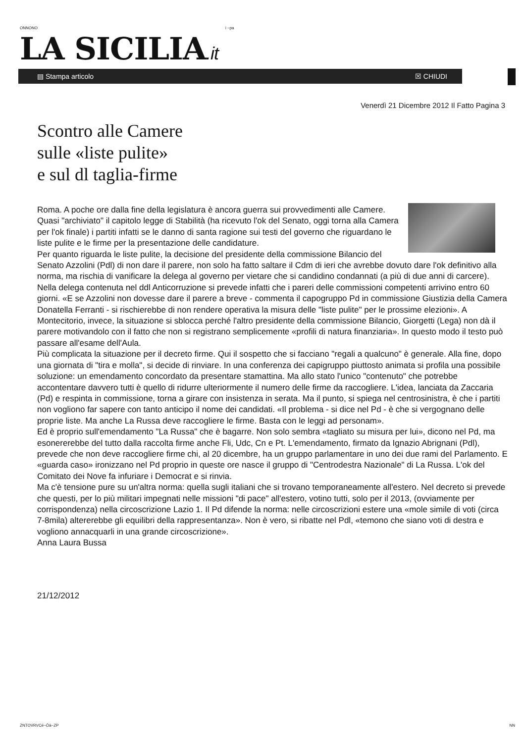ONNONO i ~pa
LA SICILIA.it
▤ Stampa articolo ☒ CHIUDI
Venerdì 21 Dicembre 2012 Il Fatto Pagina 3
Scontro alle Camere
sulle «liste pulite»
e sul dl taglia-firme
Roma. A poche ore dalla fine della legislatura è ancora guerra sui provvedimenti alle Camere. Quasi "archiviato" il capitolo legge di Stabilità (ha ricevuto l'ok del Senato, oggi torna alla Camera per l'ok finale) i partiti infatti se le danno di santa ragione sui testi del governo che riguardano le liste pulite e le firme per la presentazione delle candidature.
Per quanto riguarda le liste pulite, la decisione del presidente della commissione Bilancio del Senato Azzolini (Pdl) di non dare il parere, non solo ha fatto saltare il Cdm di ieri che avrebbe dovuto dare l'ok definitivo alla norma, ma rischia di vanificare la delega al governo per vietare che si candidino condannati (a più di due anni di carcere). Nella delega contenuta nel ddl Anticorruzione si prevede infatti che i pareri delle commissioni competenti arrivino entro 60 giorni. «E se Azzolini non dovesse dare il parere a breve - commenta il capogruppo Pd in commissione Giustizia della Camera Donatella Ferranti - si rischierebbe di non rendere operativa la misura delle "liste pulite" per le prossime elezioni». A Montecitorio, invece, la situazione si sblocca perché l'altro presidente della commissione Bilancio, Giorgetti (Lega) non dà il parere motivandolo con il fatto che non si registrano semplicemente «profili di natura finanziaria». In questo modo il testo può passare all'esame dell'Aula.
Più complicata la situazione per il decreto firme. Qui il sospetto che si facciano "regali a qualcuno" è generale. Alla fine, dopo una giornata di "tira e molla", si decide di rinviare. In una conferenza dei capigruppo piuttosto animata si profila una possibile soluzione: un emendamento concordato da presentare stamattina. Ma allo stato l'unico "contenuto" che potrebbe accontentare davvero tutti è quello di ridurre ulteriormente il numero delle firme da raccogliere. L'idea, lanciata da Zaccaria (Pd) e respinta in commissione, torna a girare con insistenza in serata. Ma il punto, si spiega nel centrosinistra, è che i partiti non vogliono far sapere con tanto anticipo il nome dei candidati. «Il problema - si dice nel Pd - è che si vergognano delle proprie liste. Ma anche La Russa deve raccogliere le firme. Basta con le leggi ad personam».
Ed è proprio sull'emendamento "La Russa" che è bagarre. Non solo sembra «tagliato su misura per lui», dicono nel Pd, ma esonererebbe del tutto dalla raccolta firme anche Fli, Udc, Cn e Pt. L'emendamento, firmato da Ignazio Abrignani (Pdl), prevede che non deve raccogliere firme chi, al 20 dicembre, ha un gruppo parlamentare in uno dei due rami del Parlamento. E «guarda caso» ironizzano nel Pd proprio in queste ore nasce il gruppo di "Centrodestra Nazionale" di La Russa. L'ok del Comitato dei Nove fa infuriare i Democrat e si rinvia.
Ma c'è tensione pure su un'altra norma: quella sugli italiani che si trovano temporaneamente all'estero. Nel decreto si prevede che questi, per lo più militari impegnati nelle missioni "di pace" all'estero, votino tutti, solo per il 2013, (ovviamente per corrispondenza) nella circoscrizione Lazio 1. Il Pd difende la norma: nelle circoscrizioni estere una «mole simile di voti (circa 7-8mila) altererebbe gli equilibri della rappresentanza». Non è vero, si ribatte nel Pdl, «temono che siano voti di destra e vogliono annacquarli in una grande circoscrizione».
Anna Laura Bussa
21/12/2012
ZNTOVRVCé~Öä~ZP NN